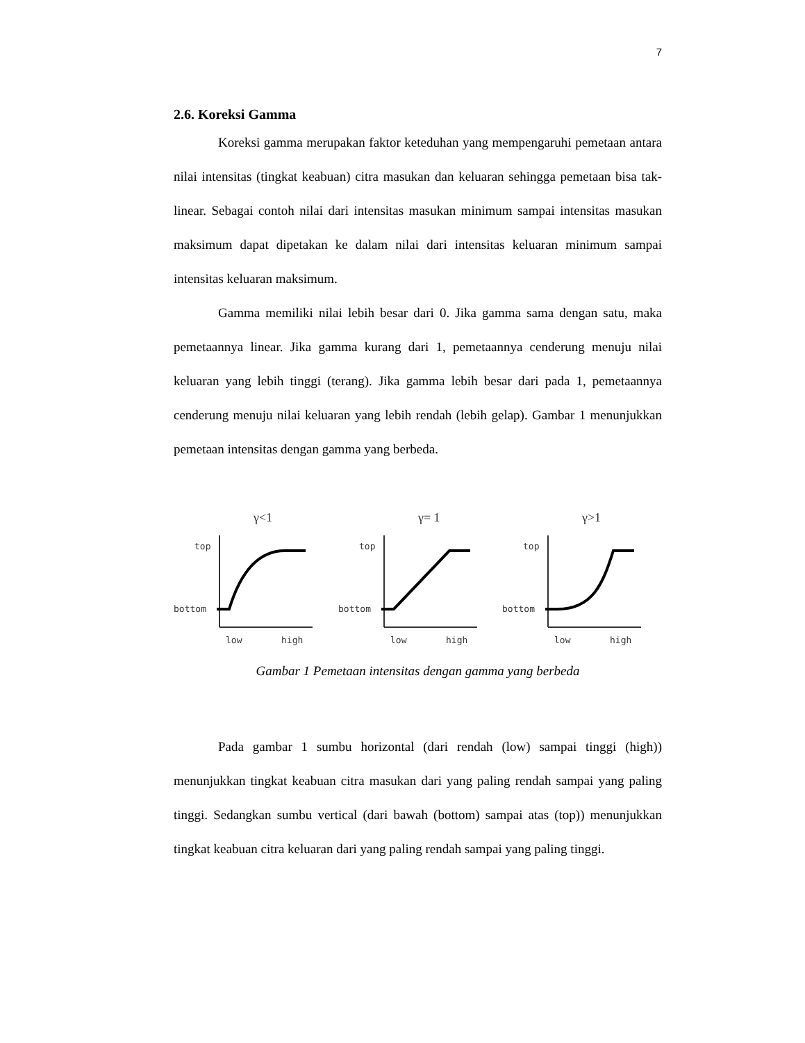7
2.6. Koreksi Gamma
Koreksi gamma merupakan faktor keteduhan yang mempengaruhi pemetaan antara nilai intensitas (tingkat keabuan) citra masukan dan keluaran sehingga pemetaan bisa tak-linear. Sebagai contoh nilai dari intensitas masukan minimum sampai intensitas masukan maksimum dapat dipetakan ke dalam nilai dari intensitas keluaran minimum sampai intensitas keluaran maksimum.
Gamma memiliki nilai lebih besar dari 0. Jika gamma sama dengan satu, maka pemetaannya linear. Jika gamma kurang dari 1, pemetaannya cenderung menuju nilai keluaran yang lebih tinggi (terang). Jika gamma lebih besar dari pada 1, pemetaannya cenderung menuju nilai keluaran yang lebih rendah (lebih gelap). Gambar 1 menunjukkan pemetaan intensitas dengan gamma yang berbeda.
γ<1
top
bottom
low
high
γ= 1
top
bottom
low
high
γ>1
top
bottom
low
high
Gambar 1 Pemetaan intensitas dengan gamma yang berbeda
Pada gambar 1 sumbu horizontal (dari rendah (low) sampai tinggi (high)) menunjukkan tingkat keabuan citra masukan dari yang paling rendah sampai yang paling tinggi. Sedangkan sumbu vertical (dari bawah (bottom) sampai atas (top)) menunjukkan tingkat keabuan citra keluaran dari yang paling rendah sampai yang paling tinggi.